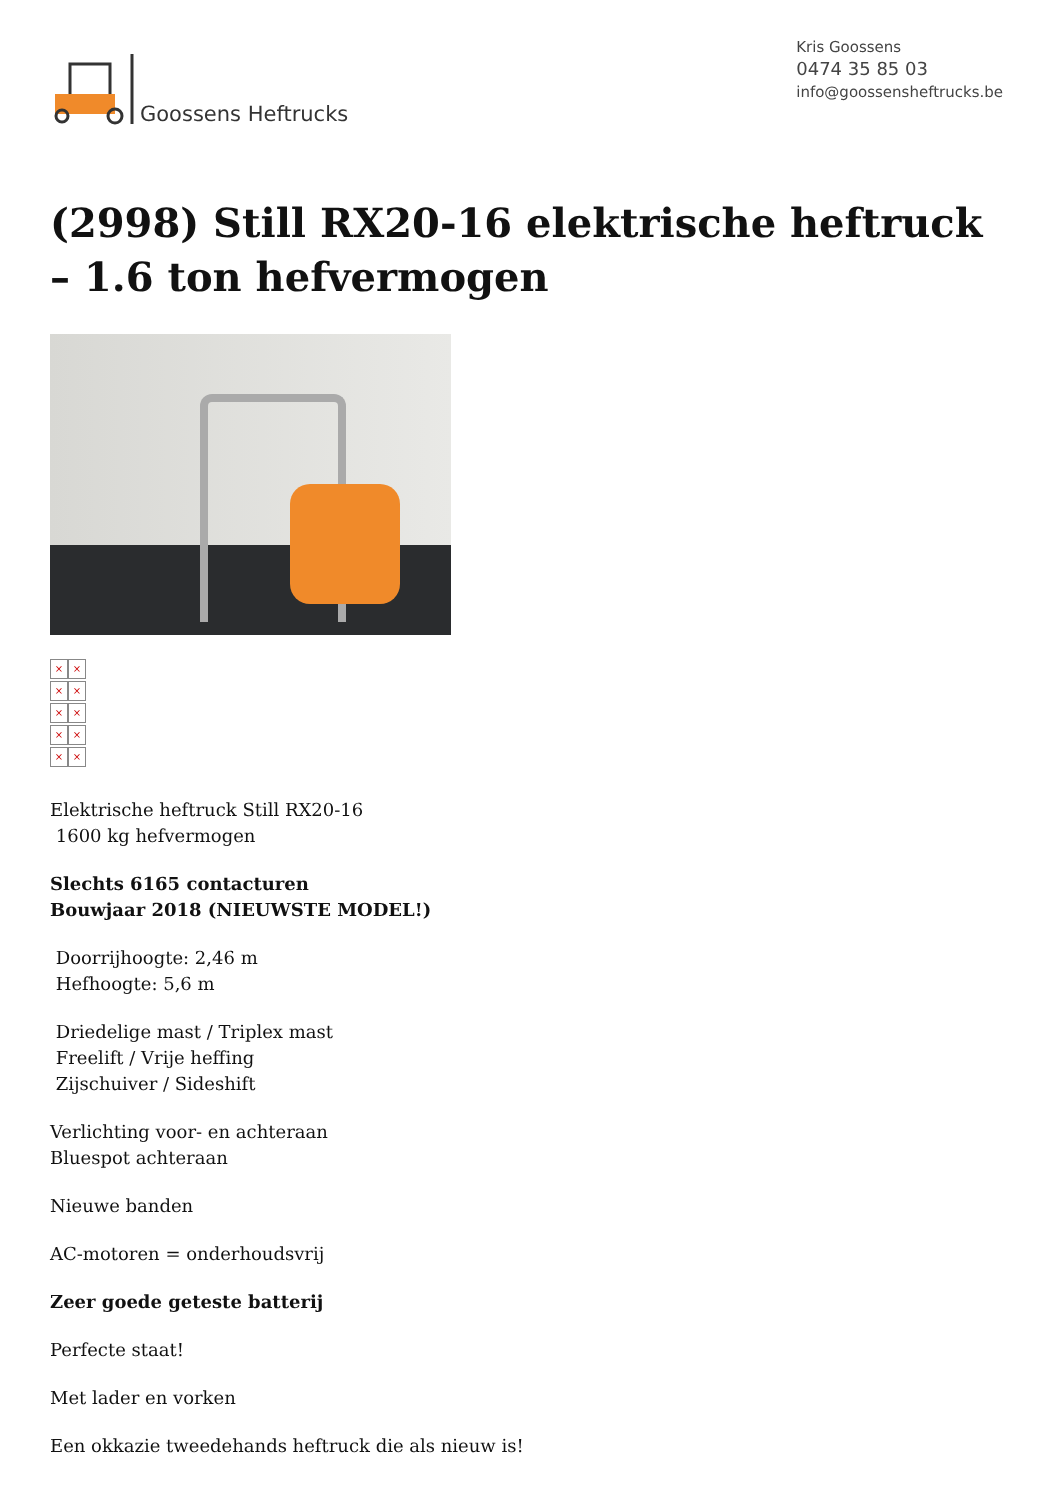Goossens Heftrucks
Kris Goossens
0474 35 85 03
info@goossensheftrucks.be
(2998) Still RX20-16 elektrische heftruck – 1.6 ton hefvermogen
× ×
× ×
× ×
× ×
× ×
Elektrische heftruck Still RX20-16
1600 kg hefvermogen
Slechts 6165 contacturen
Bouwjaar 2018 (NIEUWSTE MODEL!)
Doorrijhoogte: 2,46 m
Hefhoogte: 5,6 m
Driedelige mast / Triplex mast
Freelift / Vrije heffing
Zijschuiver / Sideshift
Verlichting voor- en achteraan
Bluespot achteraan
Nieuwe banden
AC-motoren = onderhoudsvrij
Zeer goede geteste batterij
Perfecte staat!
Met lader en vorken
Een okkazie tweedehands heftruck die als nieuw is!